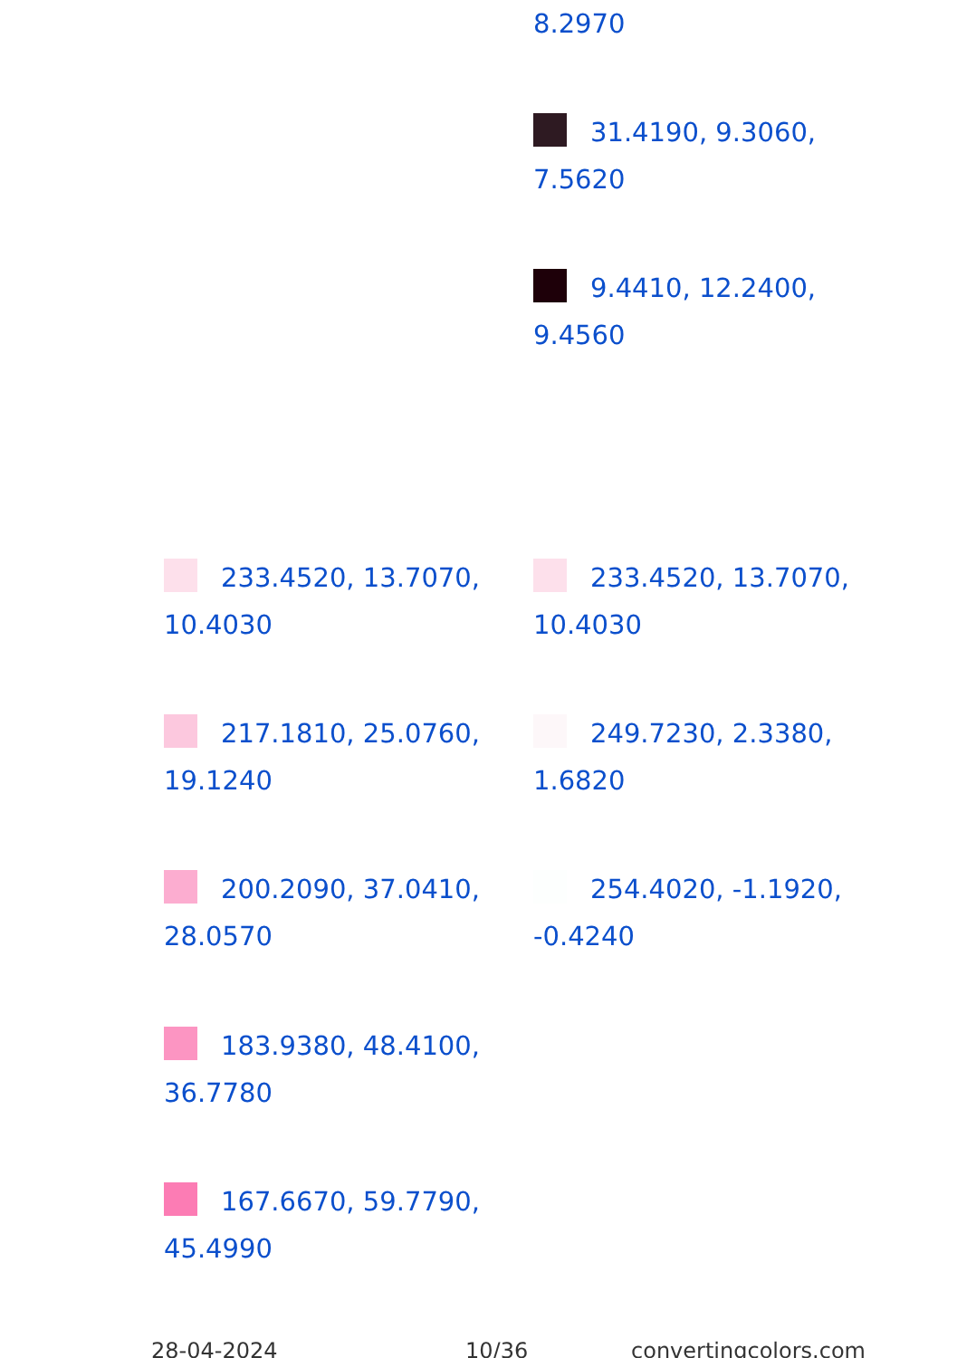8.2970
31.4190, 9.3060, 7.5620
9.4410, 12.2400, 9.4560
233.4520, 13.7070, 10.4030
233.4520, 13.7070, 10.4030
217.1810, 25.0760, 19.1240
249.7230, 2.3380, 1.6820
200.2090, 37.0410, 28.0570
254.4020, -1.1920, -0.4240
183.9380, 48.4100, 36.7780
167.6670, 59.7790, 45.4990
28-04-2024 10/36 convertingcolors.com